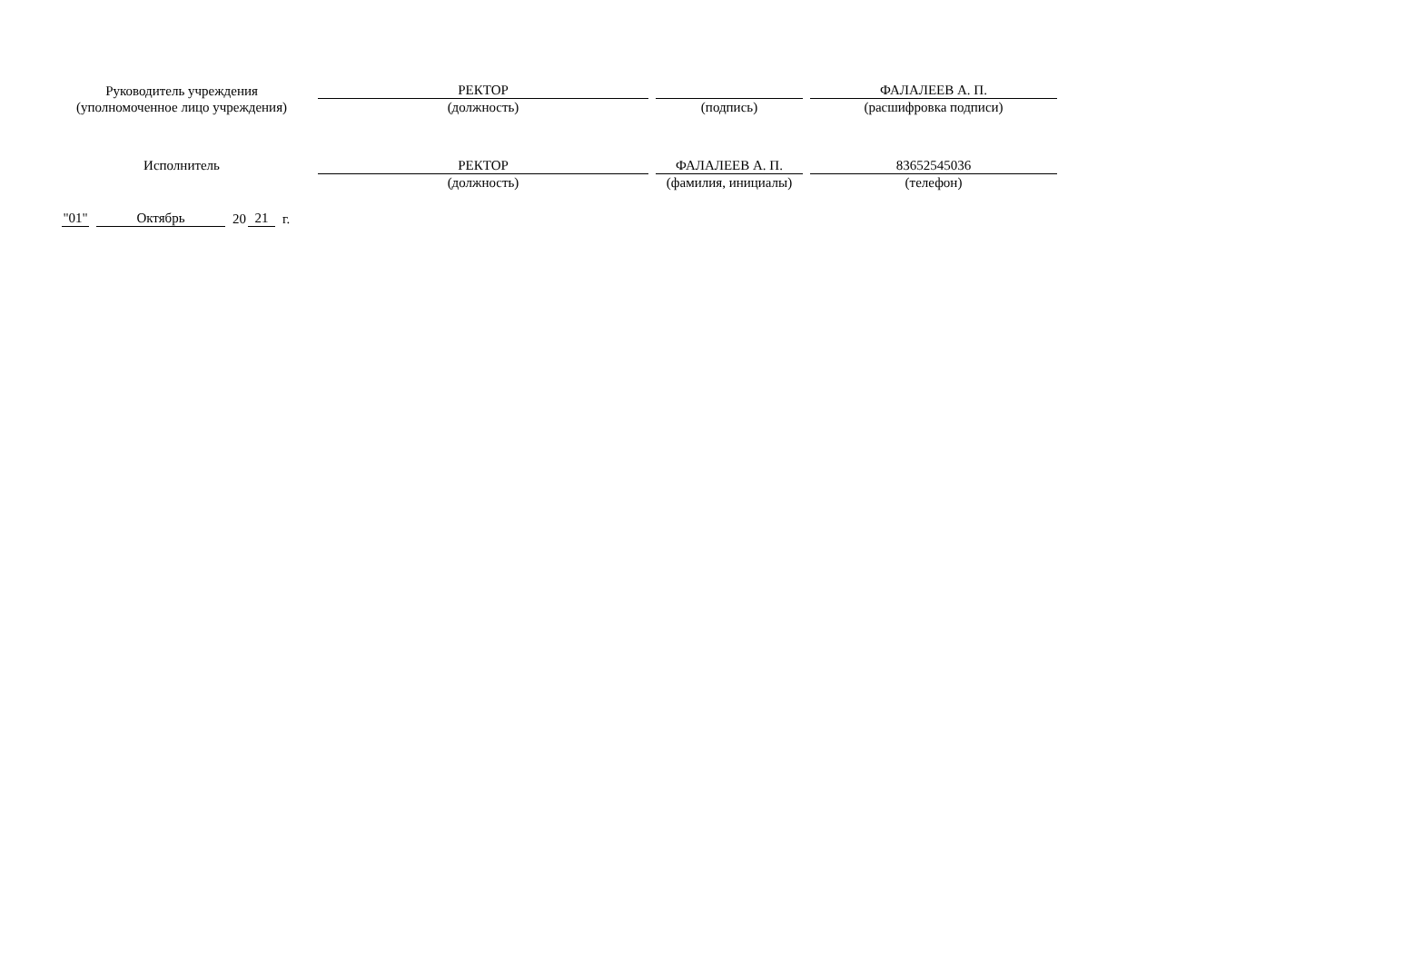| Руководитель учреждения (уполномоченное лицо учреждения) | | РЕКТОР | | | | ФАЛАЛЕЕВ А. П. |
| | | (должность) | | (подпись) | | (расшифровка подписи) |
| Исполнитель | | РЕКТОР | | ФАЛАЛЕЕВ А. П. | | 83652545036 |
| | | (должность) | | (фамилия, инициалы) | | (телефон) |
"01" Октябрь 20 21 г.